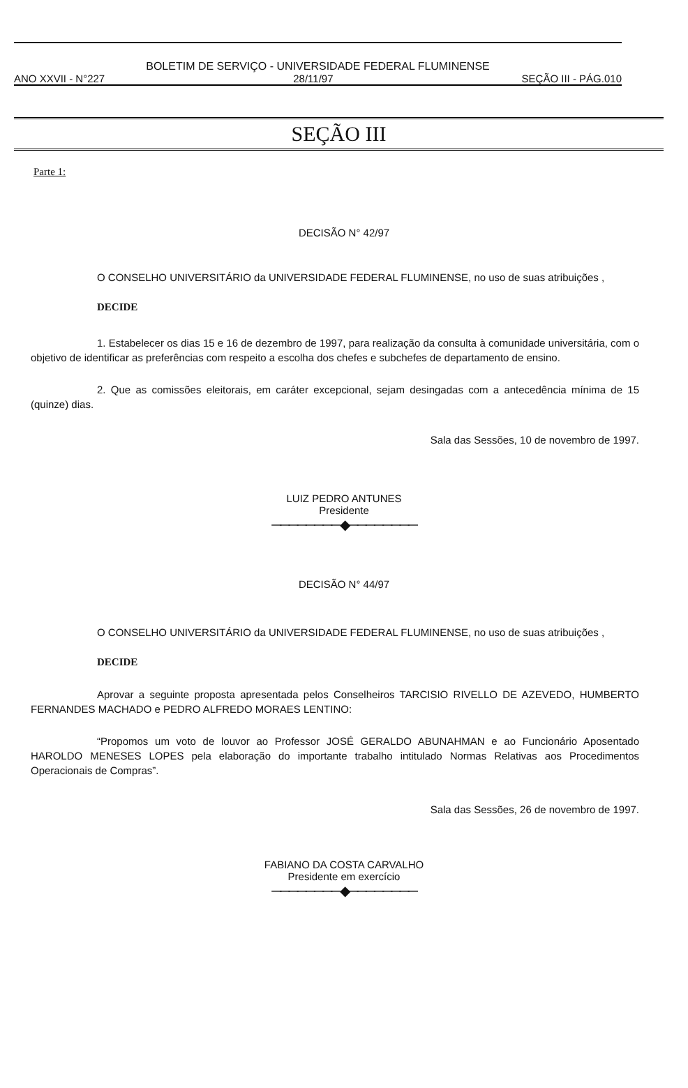BOLETIM DE SERVIÇO - UNIVERSIDADE FEDERAL FLUMINENSE
ANO XXVII - N°227 28/11/97 SEÇÃO III - PÁG.010
SEÇÃO III
Parte 1:
DECISÃO N° 42/97
O CONSELHO UNIVERSITÁRIO da UNIVERSIDADE FEDERAL FLUMINENSE, no uso de suas atribuições ,
DECIDE
1. Estabelecer os dias 15 e 16 de dezembro de 1997, para realização da consulta à comunidade universitária, com o objetivo de identificar as preferências com respeito a escolha dos chefes e subchefes de departamento de ensino.
2. Que as comissões eleitorais, em caráter excepcional, sejam desingadas com a antecedência mínima de 15 (quinze) dias.
Sala das Sessões, 10 de novembro de 1997.
LUIZ PEDRO ANTUNES
Presidente
────────◆────────
DECISÃO N° 44/97
O CONSELHO UNIVERSITÁRIO da UNIVERSIDADE FEDERAL FLUMINENSE, no uso de suas atribuições ,
DECIDE
Aprovar a seguinte proposta apresentada pelos Conselheiros TARCISIO RIVELLO DE AZEVEDO, HUMBERTO FERNANDES MACHADO e PEDRO ALFREDO MORAES LENTINO:
“Propomos um voto de louvor ao Professor JOSÉ GERALDO ABUNAHMAN e ao Funcionário Aposentado HAROLDO MENESES LOPES pela elaboração do importante trabalho intitulado Normas Relativas aos Procedimentos Operacionais de Compras”.
Sala das Sessões, 26 de novembro de 1997.
FABIANO DA COSTA CARVALHO
Presidente em exercício
────────◆────────